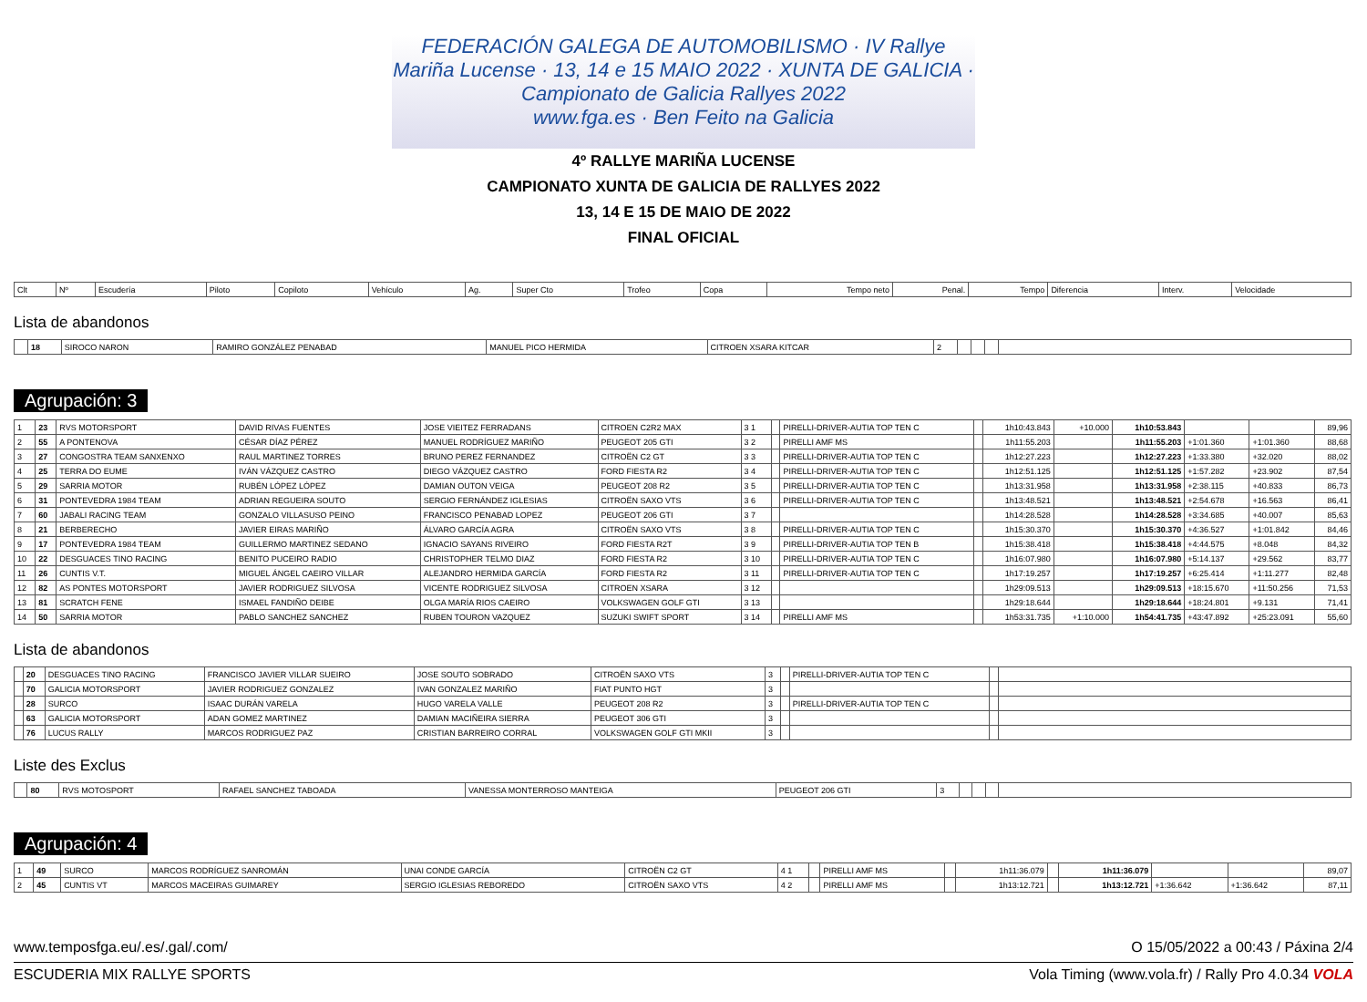FEDERACIÓN GALEGA DE AUTOMOBILISMO · IV Rallye Mariña Lucense · 13, 14 e 15 MAIO 2022 · XUNTA DE GALICIA · Campionato de Galicia Rallyes 2022
www.fga.es · Ben Feito na Galicia
4º RALLYE MARIÑA LUCENSE
CAMPIONATO XUNTA DE GALICIA DE RALLYES 2022
13, 14 E 15 DE MAIO DE 2022
FINAL OFICIAL
| Clt | Nº | Escudería | Piloto | Copiloto | Vehículo | Ag. | Super Cto | Trofeo | Copa | Tempo neto | Penal. | Tempo | Diferencia | Interv. | Velocidade |
| --- | --- | --- | --- | --- | --- | --- | --- | --- | --- | --- | --- | --- | --- | --- | --- |
Lista de abandonos
| | 18 | SIROCO NARON | RAMIRO GONZÁLEZ PENABAD | MANUEL PICO HERMIDA | CITROEN XSARA KITCAR | 2 | | | | |
Agrupación: 3
| 1 | 23 | RVS MOTORSPORT | DAVID RIVAS FUENTES | JOSE VIEITEZ FERRADANS | CITROEN C2R2 MAX | 3 1 | | PIRELLI-DRIVER-AUTIA TOP TEN C | | 1h10:43.843 | +10.000 | 1h10:53.843 | | | 89,96 |
| 2 | 55 | A PONTENOVA | CÉSAR DÍAZ PÉREZ | MANUEL RODRÍGUEZ MARIÑO | PEUGEOT 205 GTI | 3 2 | | PIRELLI AMF MS | | 1h11:55.203 | | 1h11:55.203 | +1:01.360 | +1:01.360 | 88,68 |
| 3 | 27 | CONGOSTRA TEAM SANXENXO | RAUL MARTINEZ TORRES | BRUNO PEREZ FERNANDEZ | CITROËN C2 GT | 3 3 | | PIRELLI-DRIVER-AUTIA TOP TEN C | | 1h12:27.223 | | 1h12:27.223 | +1:33.380 | +32.020 | 88,02 |
| 4 | 25 | TERRA DO EUME | IVÁN VÁZQUEZ CASTRO | DIEGO VÁZQUEZ CASTRO | FORD FIESTA R2 | 3 4 | | PIRELLI-DRIVER-AUTIA TOP TEN C | | 1h12:51.125 | | 1h12:51.125 | +1:57.282 | +23.902 | 87,54 |
| 5 | 29 | SARRIA MOTOR | RUBÉN LÓPEZ LÓPEZ | DAMIAN OUTON VEIGA | PEUGEOT 208 R2 | 3 5 | | PIRELLI-DRIVER-AUTIA TOP TEN C | | 1h13:31.958 | | 1h13:31.958 | +2:38.115 | +40.833 | 86,73 |
| 6 | 31 | PONTEVEDRA 1984 TEAM | ADRIAN REGUEIRA SOUTO | SERGIO FERNÁNDEZ IGLESIAS | CITROËN SAXO VTS | 3 6 | | PIRELLI-DRIVER-AUTIA TOP TEN C | | 1h13:48.521 | | 1h13:48.521 | +2:54.678 | +16.563 | 86,41 |
| 7 | 60 | JABALI RACING TEAM | GONZALO VILLASUSO PEINO | FRANCISCO PENABAD LOPEZ | PEUGEOT 206 GTI | 3 7 | | | | 1h14:28.528 | | 1h14:28.528 | +3:34.685 | +40.007 | 85,63 |
| 8 | 21 | BERBERECHO | JAVIER EIRAS MARIÑO | ÁLVARO GARCÍA AGRA | CITROËN SAXO VTS | 3 8 | | PIRELLI-DRIVER-AUTIA TOP TEN C | | 1h15:30.370 | | 1h15:30.370 | +4:36.527 | +1:01.842 | 84,46 |
| 9 | 17 | PONTEVEDRA 1984 TEAM | GUILLERMO MARTINEZ SEDANO | IGNACIO SAYANS RIVEIRO | FORD FIESTA R2T | 3 9 | | PIRELLI-DRIVER-AUTIA TOP TEN B | | 1h15:38.418 | | 1h15:38.418 | +4:44.575 | +8.048 | 84,32 |
| 10 | 22 | DESGUACES TINO RACING | BENITO PUCEIRO RADIO | CHRISTOPHER TELMO DIAZ | FORD FIESTA R2 | 3 10 | | PIRELLI-DRIVER-AUTIA TOP TEN C | | 1h16:07.980 | | 1h16:07.980 | +5:14.137 | +29.562 | 83,77 |
| 11 | 26 | CUNTIS V.T. | MIGUEL ÁNGEL CAEIRO VILLAR | ALEJANDRO HERMIDA GARCÍA | FORD FIESTA R2 | 3 11 | | PIRELLI-DRIVER-AUTIA TOP TEN C | | 1h17:19.257 | | 1h17:19.257 | +6:25.414 | +1:11.277 | 82,48 |
| 12 | 82 | AS PONTES MOTORSPORT | JAVIER RODRIGUEZ SILVOSA | VICENTE RODRIGUEZ SILVOSA | CITROEN XSARA | 3 12 | | | | 1h29:09.513 | | 1h29:09.513 | +18:15.670 | +11:50.256 | 71,53 |
| 13 | 81 | SCRATCH FENE | ISMAEL FANDIÑO DEIBE | OLGA MARÍA RIOS CAEIRO | VOLKSWAGEN GOLF GTI | 3 13 | | | | 1h29:18.644 | | 1h29:18.644 | +18:24.801 | +9.131 | 71,41 |
| 14 | 50 | SARRIA MOTOR | PABLO SANCHEZ SANCHEZ | RUBEN TOURON VAZQUEZ | SUZUKI SWIFT SPORT | 3 14 | | PIRELLI AMF MS | | 1h53:31.735 | +1:10.000 | 1h54:41.735 | +43:47.892 | +25:23.091 | 55,60 |
Lista de abandonos
| | 20 | DESGUACES TINO RACING | FRANCISCO JAVIER VILLAR SUEIRO | JOSE SOUTO SOBRADO | CITROËN SAXO VTS | 3 | | PIRELLI-DRIVER-AUTIA TOP TEN C | | |
| | 70 | GALICIA MOTORSPORT | JAVIER RODRIGUEZ GONZALEZ | IVAN GONZALEZ MARIÑO | FIAT PUNTO HGT | 3 | | | | |
| | 28 | SURCO | ISAAC DURÁN VARELA | HUGO VARELA VALLE | PEUGEOT 208 R2 | 3 | | PIRELLI-DRIVER-AUTIA TOP TEN C | | |
| | 63 | GALICIA MOTORSPORT | ADAN GOMEZ MARTINEZ | DAMIAN MACIÑEIRA SIERRA | PEUGEOT 306 GTI | 3 | | | | |
| | 76 | LUCUS RALLY | MARCOS RODRIGUEZ PAZ | CRISTIAN BARREIRO CORRAL | VOLKSWAGEN GOLF GTI MKII | 3 | | | | |
Liste des Exclus
| | 80 | RVS MOTOSPORT | RAFAEL SANCHEZ TABOADA | VANESSA MONTERROSO MANTEIGA | PEUGEOT 206 GTI | 3 | | | | |
Agrupación: 4
| 1 | 49 | SURCO | MARCOS RODRÍGUEZ SANROMÁN | UNAI CONDE GARCÍA | CITROËN C2 GT | 4 1 | | PIRELLI AMF MS | | 1h11:36.079 | | 1h11:36.079 | | | 89,07 |
| 2 | 45 | CUNTIS VT | MARCOS MACEIRAS GUIMAREY | SERGIO IGLESIAS REBOREDO | CITROËN SAXO VTS | 4 2 | | PIRELLI AMF MS | | 1h13:12.721 | | 1h13:12.721 | +1:36.642 | +1:36.642 | 87,11 |
www.temposfga.eu/.es/.gal/.com/ O 15/05/2022 a 00:43 / Páxina 2/4
ESCUDERIA MIX RALLYE SPORTS Vola Timing (www.vola.fr) / Rally Pro 4.0.34 VOLA